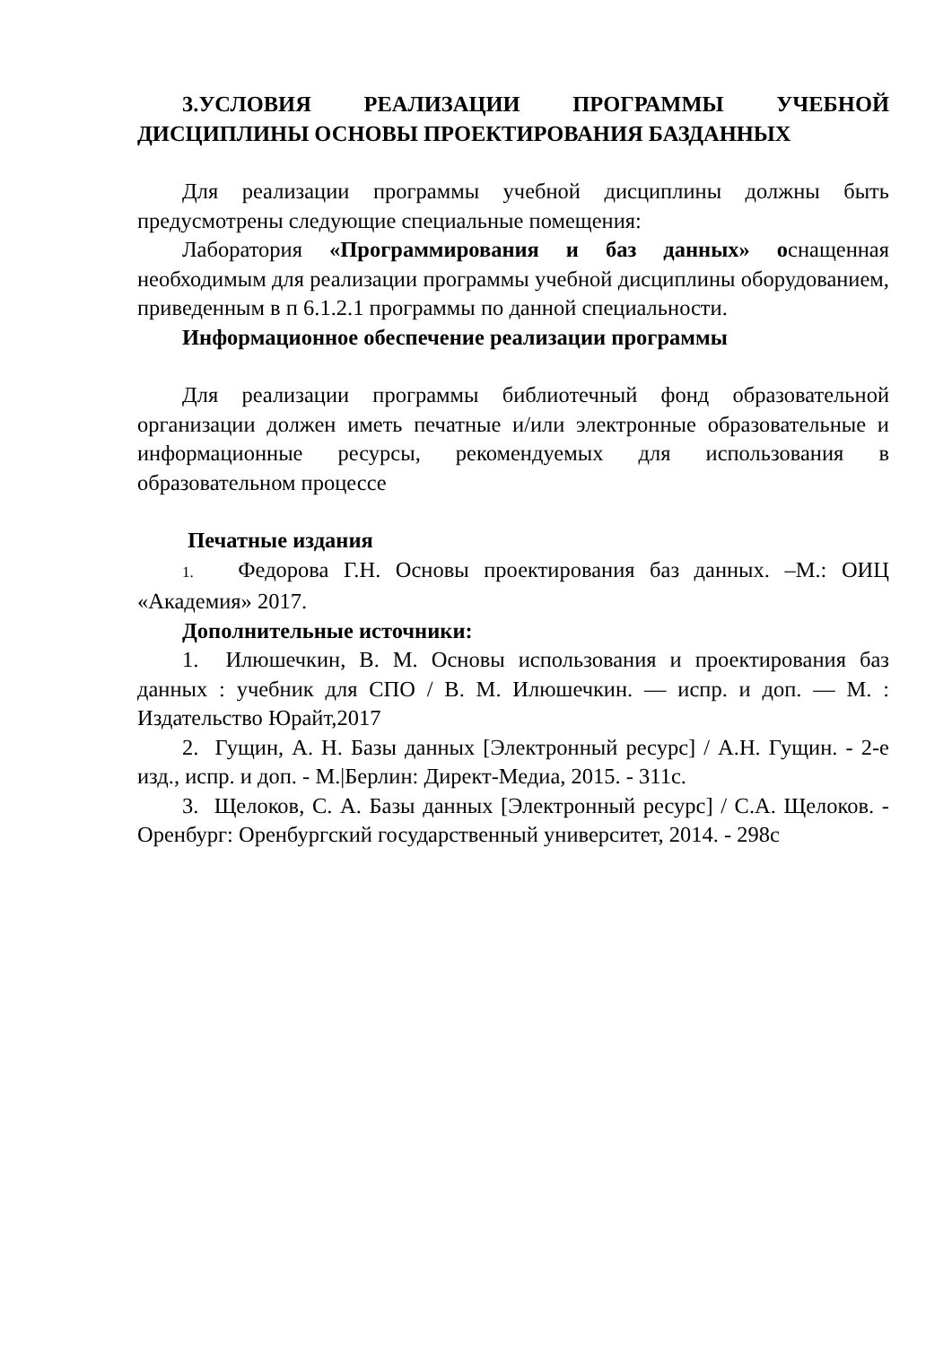3.УСЛОВИЯ РЕАЛИЗАЦИИ ПРОГРАММЫ УЧЕБНОЙ ДИСЦИПЛИНЫ ОСНОВЫ ПРОЕКТИРОВАНИЯ БАЗДАННЫХ
Для реализации программы учебной дисциплины должны быть предусмотрены следующие специальные помещения:
Лаборатория «Программирования и баз данных» оснащенная необходимым для реализации программы учебной дисциплины оборудованием, приведенным в п 6.1.2.1 программы по данной специальности.
Информационное обеспечение реализации программы
Для реализации программы библиотечный фонд образовательной организации должен иметь печатные и/или электронные образовательные и информационные ресурсы, рекомендуемых для использования в образовательном процессе
Печатные издания
1. Федорова Г.Н. Основы проектирования баз данных. –М.: ОИЦ «Академия» 2017.
Дополнительные источники:
1. Илюшечкин, В. М. Основы использования и проектирования баз данных : учебник для СПО / В. М. Илюшечкин. — испр. и доп. — М. : Издательство Юрайт,2017
2. Гущин, А. Н. Базы данных [Электронный ресурс] / А.Н. Гущин. - 2-е изд., испр. и доп. - М.|Берлин: Директ-Медиа, 2015. - 311с.
3. Щелоков, С. А. Базы данных [Электронный ресурс] / С.А. Щелоков. - Оренбург: Оренбургский государственный университет, 2014. - 298с